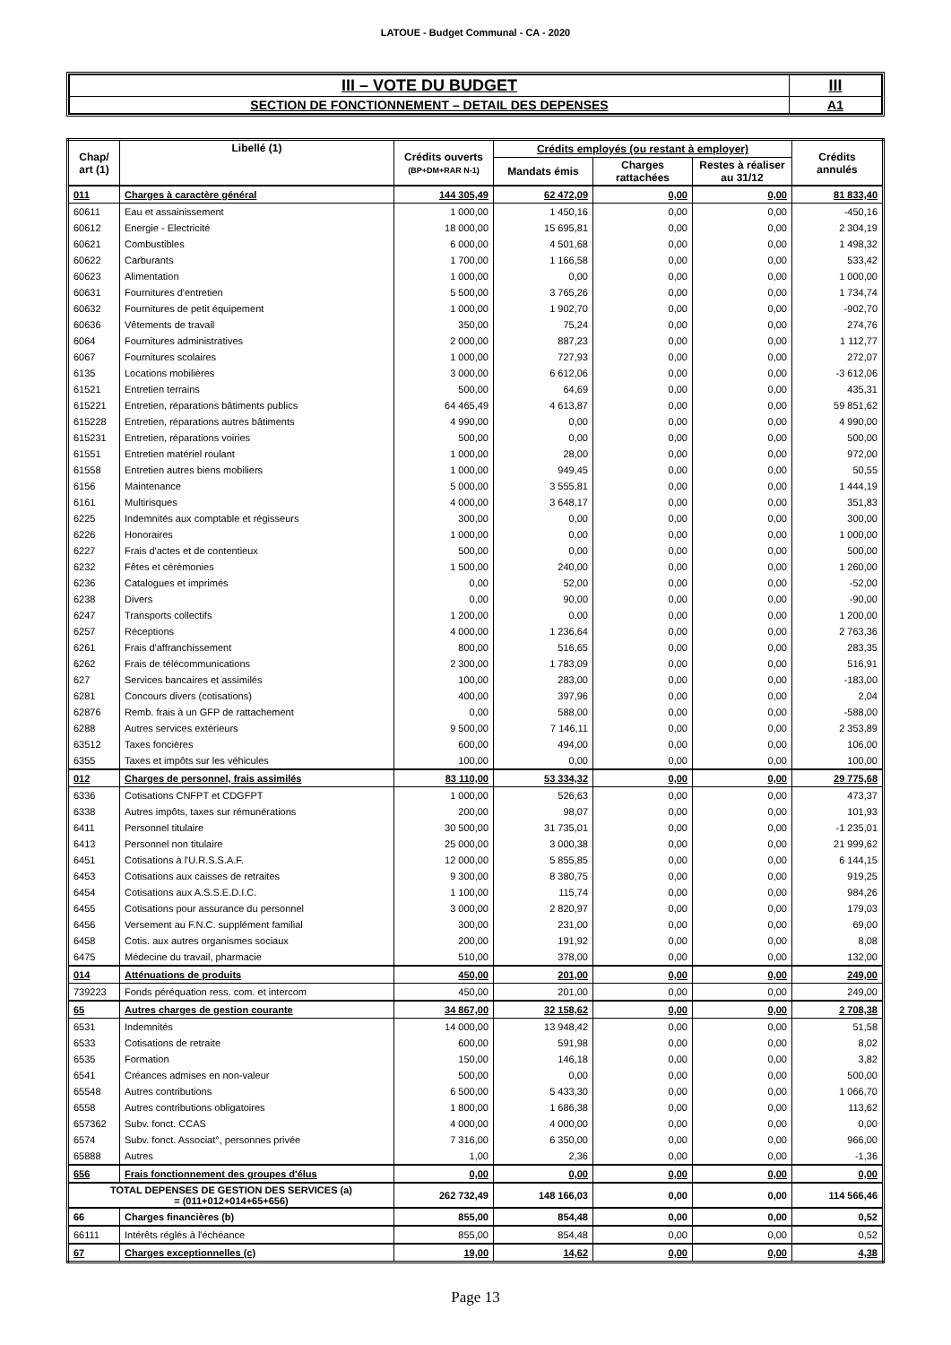LATOUE - Budget Communal - CA - 2020
| III – VOTE DU BUDGET | III |
| SECTION DE FONCTIONNEMENT – DETAIL DES DEPENSES | A1 |
| Chap/ art (1) | Libellé (1) | Crédits ouverts (BP+DM+RAR N-1) | Crédits employés (ou restant à employer) | | | Crédits annulés |
| --- | --- | --- | --- | --- | --- | --- |
| | | | Mandats émis | Charges rattachées | Restes à réaliser au 31/12 | |
| 011 | Charges à caractère général | 144 305,49 | 62 472,09 | 0,00 | 0,00 | 81 833,40 |
| 60611 | Eau et assainissement | 1 000,00 | 1 450,16 | 0,00 | 0,00 | -450,16 |
| 60612 | Energie - Electricité | 18 000,00 | 15 695,81 | 0,00 | 0,00 | 2 304,19 |
| 60621 | Combustibles | 6 000,00 | 4 501,68 | 0,00 | 0,00 | 1 498,32 |
| 60622 | Carburants | 1 700,00 | 1 166,58 | 0,00 | 0,00 | 533,42 |
| 60623 | Alimentation | 1 000,00 | 0,00 | 0,00 | 0,00 | 1 000,00 |
| 60631 | Fournitures d'entretien | 5 500,00 | 3 765,26 | 0,00 | 0,00 | 1 734,74 |
| 60632 | Fournitures de petit équipement | 1 000,00 | 1 902,70 | 0,00 | 0,00 | -902,70 |
| 60636 | Vêtements de travail | 350,00 | 75,24 | 0,00 | 0,00 | 274,76 |
| 6064 | Fournitures administratives | 2 000,00 | 887,23 | 0,00 | 0,00 | 1 112,77 |
| 6067 | Fournitures scolaires | 1 000,00 | 727,93 | 0,00 | 0,00 | 272,07 |
| 6135 | Locations mobilières | 3 000,00 | 6 612,06 | 0,00 | 0,00 | -3 612,06 |
| 61521 | Entretien terrains | 500,00 | 64,69 | 0,00 | 0,00 | 435,31 |
| 615221 | Entretien, réparations bâtiments publics | 64 465,49 | 4 613,87 | 0,00 | 0,00 | 59 851,62 |
| 615228 | Entretien, réparations autres bâtiments | 4 990,00 | 0,00 | 0,00 | 0,00 | 4 990,00 |
| 615231 | Entretien, réparations voiries | 500,00 | 0,00 | 0,00 | 0,00 | 500,00 |
| 61551 | Entretien matériel roulant | 1 000,00 | 28,00 | 0,00 | 0,00 | 972,00 |
| 61558 | Entretien autres biens mobiliers | 1 000,00 | 949,45 | 0,00 | 0,00 | 50,55 |
| 6156 | Maintenance | 5 000,00 | 3 555,81 | 0,00 | 0,00 | 1 444,19 |
| 6161 | Multirisques | 4 000,00 | 3 648,17 | 0,00 | 0,00 | 351,83 |
| 6225 | Indemnités aux comptable et régisseurs | 300,00 | 0,00 | 0,00 | 0,00 | 300,00 |
| 6226 | Honoraires | 1 000,00 | 0,00 | 0,00 | 0,00 | 1 000,00 |
| 6227 | Frais d'actes et de contentieux | 500,00 | 0,00 | 0,00 | 0,00 | 500,00 |
| 6232 | Fêtes et cérémonies | 1 500,00 | 240,00 | 0,00 | 0,00 | 1 260,00 |
| 6236 | Catalogues et imprimés | 0,00 | 52,00 | 0,00 | 0,00 | -52,00 |
| 6238 | Divers | 0,00 | 90,00 | 0,00 | 0,00 | -90,00 |
| 6247 | Transports collectifs | 1 200,00 | 0,00 | 0,00 | 0,00 | 1 200,00 |
| 6257 | Réceptions | 4 000,00 | 1 236,64 | 0,00 | 0,00 | 2 763,36 |
| 6261 | Frais d'affranchissement | 800,00 | 516,65 | 0,00 | 0,00 | 283,35 |
| 6262 | Frais de télécommunications | 2 300,00 | 1 783,09 | 0,00 | 0,00 | 516,91 |
| 627 | Services bancaires et assimilés | 100,00 | 283,00 | 0,00 | 0,00 | -183,00 |
| 6281 | Concours divers (cotisations) | 400,00 | 397,96 | 0,00 | 0,00 | 2,04 |
| 62876 | Remb. frais à un GFP de rattachement | 0,00 | 588,00 | 0,00 | 0,00 | -588,00 |
| 6288 | Autres services extérieurs | 9 500,00 | 7 146,11 | 0,00 | 0,00 | 2 353,89 |
| 63512 | Taxes foncières | 600,00 | 494,00 | 0,00 | 0,00 | 106,00 |
| 6355 | Taxes et impôts sur les véhicules | 100,00 | 0,00 | 0,00 | 0,00 | 100,00 |
| 012 | Charges de personnel, frais assimilés | 83 110,00 | 53 334,32 | 0,00 | 0,00 | 29 775,68 |
| 6336 | Cotisations CNFPT et CDGFPT | 1 000,00 | 526,63 | 0,00 | 0,00 | 473,37 |
| 6338 | Autres impôts, taxes sur rémunérations | 200,00 | 98,07 | 0,00 | 0,00 | 101,93 |
| 6411 | Personnel titulaire | 30 500,00 | 31 735,01 | 0,00 | 0,00 | -1 235,01 |
| 6413 | Personnel non titulaire | 25 000,00 | 3 000,38 | 0,00 | 0,00 | 21 999,62 |
| 6451 | Cotisations à l'U.R.S.S.A.F. | 12 000,00 | 5 855,85 | 0,00 | 0,00 | 6 144,15 |
| 6453 | Cotisations aux caisses de retraites | 9 300,00 | 8 380,75 | 0,00 | 0,00 | 919,25 |
| 6454 | Cotisations aux A.S.S.E.D.I.C. | 1 100,00 | 115,74 | 0,00 | 0,00 | 984,26 |
| 6455 | Cotisations pour assurance du personnel | 3 000,00 | 2 820,97 | 0,00 | 0,00 | 179,03 |
| 6456 | Versement au F.N.C. supplément familial | 300,00 | 231,00 | 0,00 | 0,00 | 69,00 |
| 6458 | Cotis. aux autres organismes sociaux | 200,00 | 191,92 | 0,00 | 0,00 | 8,08 |
| 6475 | Médecine du travail, pharmacie | 510,00 | 378,00 | 0,00 | 0,00 | 132,00 |
| 014 | Atténuations de produits | 450,00 | 201,00 | 0,00 | 0,00 | 249,00 |
| 739223 | Fonds péréquation ress. com. et intercom | 450,00 | 201,00 | 0,00 | 0,00 | 249,00 |
| 65 | Autres charges de gestion courante | 34 867,00 | 32 158,62 | 0,00 | 0,00 | 2 708,38 |
| 6531 | Indemnités | 14 000,00 | 13 948,42 | 0,00 | 0,00 | 51,58 |
| 6533 | Cotisations de retraite | 600,00 | 591,98 | 0,00 | 0,00 | 8,02 |
| 6535 | Formation | 150,00 | 146,18 | 0,00 | 0,00 | 3,82 |
| 6541 | Créances admises en non-valeur | 500,00 | 0,00 | 0,00 | 0,00 | 500,00 |
| 65548 | Autres contributions | 6 500,00 | 5 433,30 | 0,00 | 0,00 | 1 066,70 |
| 6558 | Autres contributions obligatoires | 1 800,00 | 1 686,38 | 0,00 | 0,00 | 113,62 |
| 657362 | Subv. fonct. CCAS | 4 000,00 | 4 000,00 | 0,00 | 0,00 | 0,00 |
| 6574 | Subv. fonct. Associat°, personnes privée | 7 316,00 | 6 350,00 | 0,00 | 0,00 | 966,00 |
| 65888 | Autres | 1,00 | 2,36 | 0,00 | 0,00 | -1,36 |
| 656 | Frais fonctionnement des groupes d'élus | 0,00 | 0,00 | 0,00 | 0,00 | 0,00 |
| TOTAL DEPENSES DE GESTION DES SERVICES (a) = (011+012+014+65+656) | | 262 732,49 | 148 166,03 | 0,00 | 0,00 | 114 566,46 |
| 66 | Charges financières (b) | 855,00 | 854,48 | 0,00 | 0,00 | 0,52 |
| 66111 | Intérêts réglés à l'échéance | 855,00 | 854,48 | 0,00 | 0,00 | 0,52 |
| 67 | Charges exceptionnelles (c) | 19,00 | 14,62 | 0,00 | 0,00 | 4,38 |
Page 13